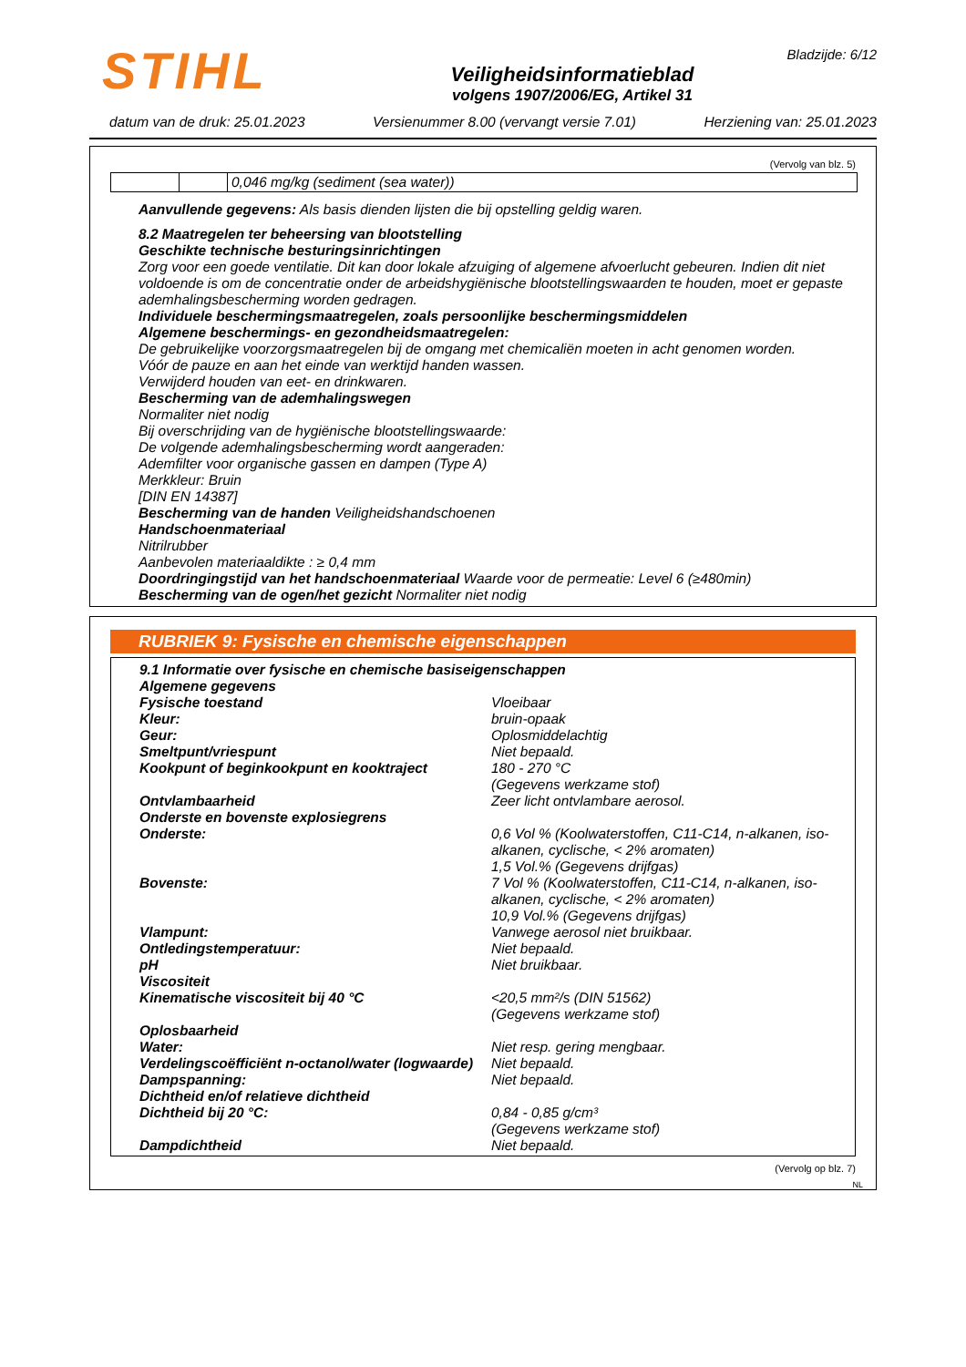STIHL
Bladzijde: 6/12
Veiligheidsinformatieblad
volgens 1907/2006/EG, Artikel 31
datum van de druk: 25.01.2023 Versienummer 8.00 (vervangt versie 7.01) Herziening van: 25.01.2023
(Vervolg van blz. 5)
| | | 0,046 mg/kg (sediment (sea water)) |
Aanvullende gegevens: Als basis dienden lijsten die bij opstelling geldig waren.
8.2 Maatregelen ter beheersing van blootstelling
Geschikte technische besturingsinrichtingen
Zorg voor een goede ventilatie. Dit kan door lokale afzuiging of algemene afvoerlucht gebeuren. Indien dit niet voldoende is om de concentratie onder de arbeidshygiënische blootstellingswaarden te houden, moet er gepaste ademhalingsbescherming worden gedragen.
Individuele beschermingsmaatregelen, zoals persoonlijke beschermingsmiddelen
Algemene beschermings- en gezondheidsmaatregelen:
De gebruikelijke voorzorgsmaatregelen bij de omgang met chemicaliën moeten in acht genomen worden.
Vóór de pauze en aan het einde van werktijd handen wassen.
Verwijderd houden van eet- en drinkwaren.
Bescherming van de ademhalingswegen
Normaliter niet nodig
Bij overschrijding van de hygiënische blootstellingswaarde:
De volgende ademhalingsbescherming wordt aangeraden:
Ademfilter voor organische gassen en dampen (Type A)
Merkkleur: Bruin
[DIN EN 14387]
Bescherming van de handen Veiligheidshandschoenen
Handschoenmateriaal
Nitrilrubber
Aanbevolen materiaaldikte : ≥ 0,4 mm
Doordringingstijd van het handschoenmateriaal Waarde voor de permeatie: Level 6 (≥480min)
Bescherming van de ogen/het gezicht Normaliter niet nodig
RUBRIEK 9: Fysische en chemische eigenschappen
9.1 Informatie over fysische en chemische basiseigenschappen
Algemene gegevens
Fysische toestand Vloeibaar Kleur: bruin-opaak Geur: Oplosmiddelachtig Smeltpunt/vriespunt Niet bepaald. Kookpunt of beginkookpunt en kooktraject 180 - 270 °C
(Gegevens werkzame stof) Ontvlambaarheid Zeer licht ontvlambare aerosol. Onderste en bovenste explosiegrens Onderste: 0,6 Vol % (Koolwaterstoffen, C11-C14, n-alkanen, iso-alkanen, cyclische, < 2% aromaten)
1,5 Vol.% (Gegevens drijfgas) Bovenste: 7 Vol % (Koolwaterstoffen, C11-C14, n-alkanen, iso-alkanen, cyclische, < 2% aromaten)
10,9 Vol.% (Gegevens drijfgas) Vlampunt: Vanwege aerosol niet bruikbaar. Ontledingstemperatuur: Niet bepaald. pH Niet bruikbaar. Viscositeit Kinematische viscositeit bij 40 °C <20,5 mm²/s (DIN 51562)
(Gegevens werkzame stof) Oplosbaarheid Water: Niet resp. gering mengbaar. Verdelingscoëfficiënt n-octanol/water (logwaarde) Niet bepaald. Dampspanning: Niet bepaald. Dichtheid en/of relatieve dichtheid Dichtheid bij 20 °C: 0,84 - 0,85 g/cm³
(Gegevens werkzame stof) Dampdichtheid Niet bepaald.
(Vervolg op blz. 7)
NL